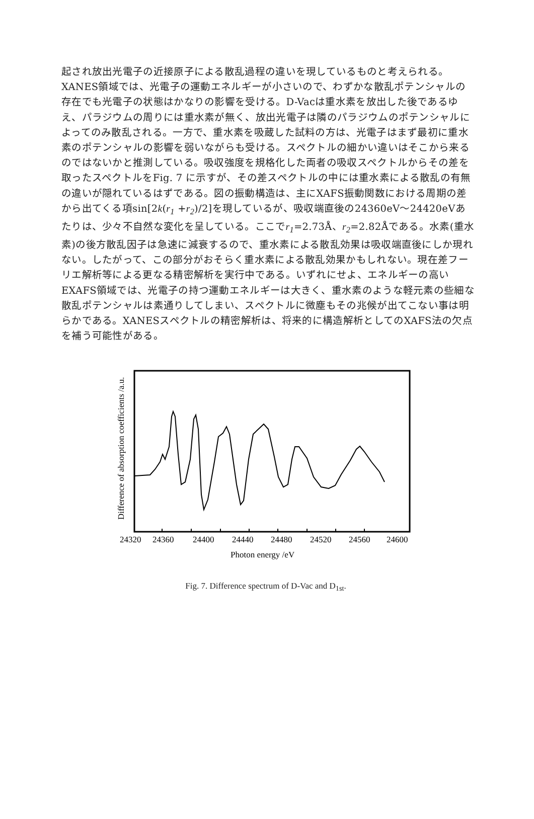起され放出光電子の近接原子による散乱過程の違いを現しているものと考えられる。XANES領域では、光電子の運動エネルギーが小さいので、わずかな散乱ポテンシャルの存在でも光電子の状態はかなりの影響を受ける。D-Vacは重水素を放出した後であるゆえ、パラジウムの周りには重水素が無く、放出光電子は隣のパラジウムのポテンシャルによってのみ散乱される。一方で、重水素を吸蔵した試料の方は、光電子はまず最初に重水素のポテンシャルの影響を弱いながらも受ける。スペクトルの細かい違いはそこから来るのではないかと推測している。吸収強度を規格化した両者の吸収スペクトルからその差を取ったスペクトルをFig. 7 に示すが、その差スペクトルの中には重水素による散乱の有無の違いが隠れているはずである。図の振動構造は、主にXAFS振動関数における周期の差から出てくる項sin[2k(r<sub>1</sub> +r<sub>2</sub>)/2]を現しているが、吸収端直後の24360eV〜24420eVあたりは、少々不自然な変化を呈している。ここでr<sub>1</sub>=2.73Å、r<sub>2</sub>=2.82Åである。水素(重水素)の後方散乱因子は急速に減衰するので、重水素による散乱効果は吸収端直後にしか現れない。したがって、この部分がおそらく重水素による散乱効果かもしれない。現在差フーリエ解析等による更なる精密解析を実行中である。いずれにせよ、エネルギーの高いEXAFS領域では、光電子の持つ運動エネルギーは大きく、重水素のような軽元素の些細な散乱ポテンシャルは素通りしてしまい、スペクトルに微塵もその兆候が出てこない事は明らかである。XANESスペクトルの精密解析は、将来的に構造解析としてのXAFS法の欠点を補う可能性がある。
24320
24360
24400
24440
24480
24520
24560
24600
Photon energy /eV
Difference of absorption coefficients /a.u.
Fig. 7. Difference spectrum of D-Vac and D<sub>1st</sub>.